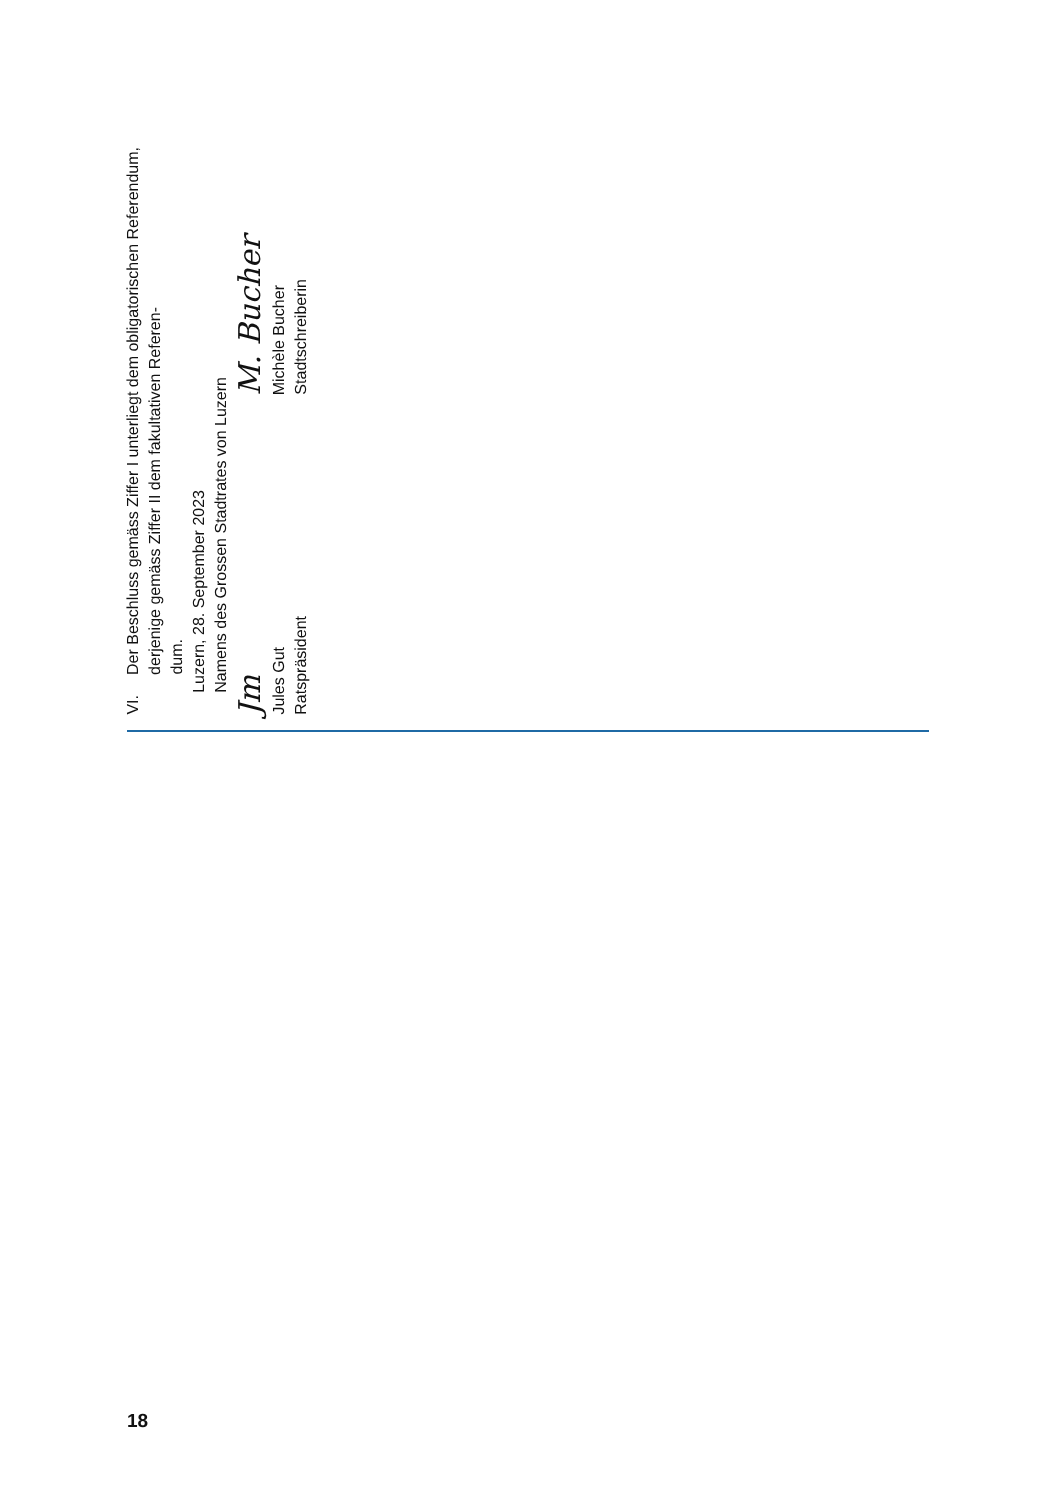VI.
Der Beschluss gemäss Ziffer I unterliegt dem obligatorischen Referendum, derjenige gemäss Ziffer II dem fakultativen Referen-
dum.
Luzern, 28. September 2023
Namens des Grossen Stadtrates von Luzern
Jm
Jules Gut
Ratspräsident
M. Bucher
Michèle Bucher
Stadtschreiberin
18